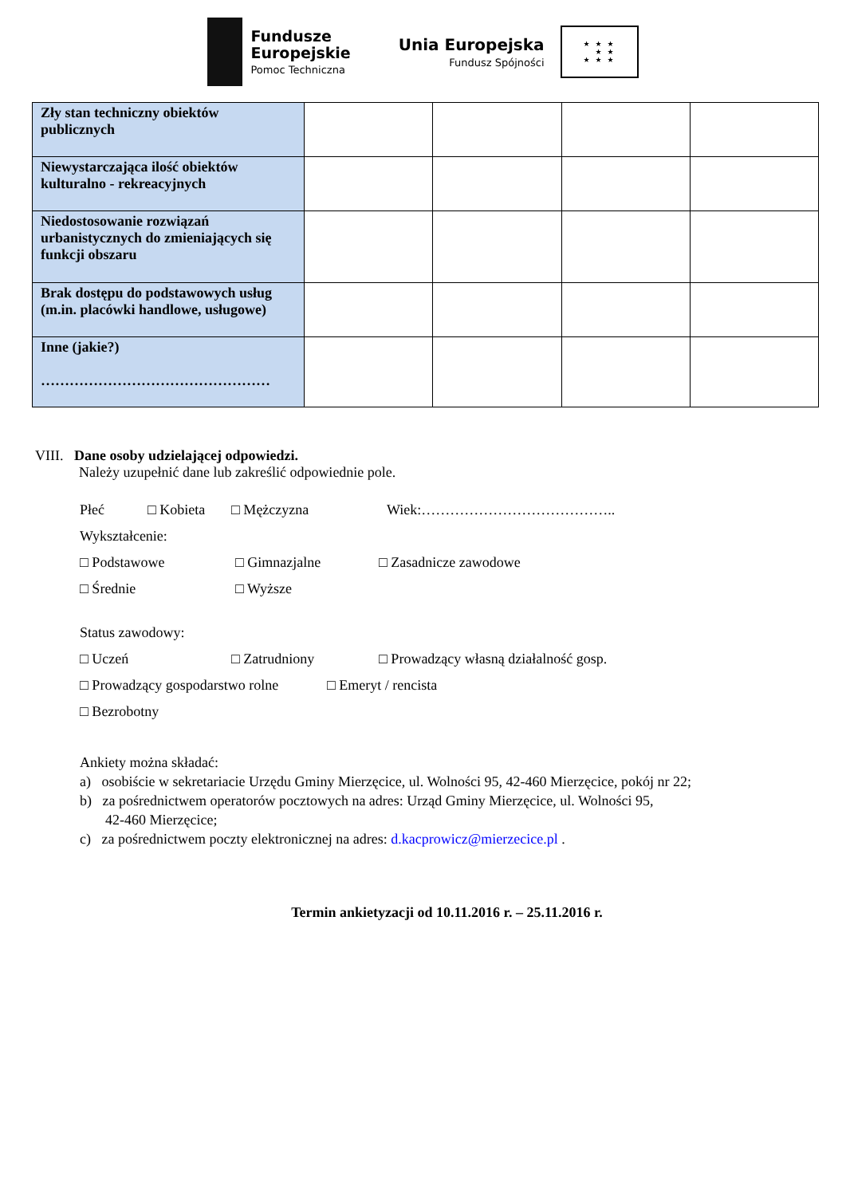Fundusze
Europejskie
Pomoc Techniczna
Unia Europejska
Fundusz Spójności
★ ★ ★
★ ★
★ ★ ★
| Zły stan techniczny obiektów publicznych | | | | |
| Niewystarczająca ilość obiektów kulturalno - rekreacyjnych | | | | |
| Niedostosowanie rozwiązań urbanistycznych do zmieniających się funkcji obszaru | | | | |
| Brak dostępu do podstawowych usług (m.in. placówki handlowe, usługowe) | | | | |
| Inne (jakie?) ………………………………………… | | | | |
VIII. Dane osoby udzielającej odpowiedzi.
Należy uzupełnić dane lub zakreślić odpowiednie pole.
Płeć □ Kobieta □ Mężczyzna Wiek:…………………………………..
Wykształcenie:
□ Podstawowe □ Gimnazjalne □ Zasadnicze zawodowe
□ Średnie □ Wyższe
Status zawodowy:
□ Uczeń □ Zatrudniony □ Prowadzący własną działalność gosp.
□ Prowadzący gospodarstwo rolne □ Emeryt / rencista
□ Bezrobotny
Ankiety można składać:
a) osobiście w sekretariacie Urzędu Gminy Mierzęcice, ul. Wolności 95, 42-460 Mierzęcice, pokój nr 22;
b) za pośrednictwem operatorów pocztowych na adres: Urząd Gminy Mierzęcice, ul. Wolności 95,
42-460 Mierzęcice;
c) za pośrednictwem poczty elektronicznej na adres: d.kacprowicz@mierzecice.pl .
Termin ankietyzacji od 10.11.2016 r. – 25.11.2016 r.